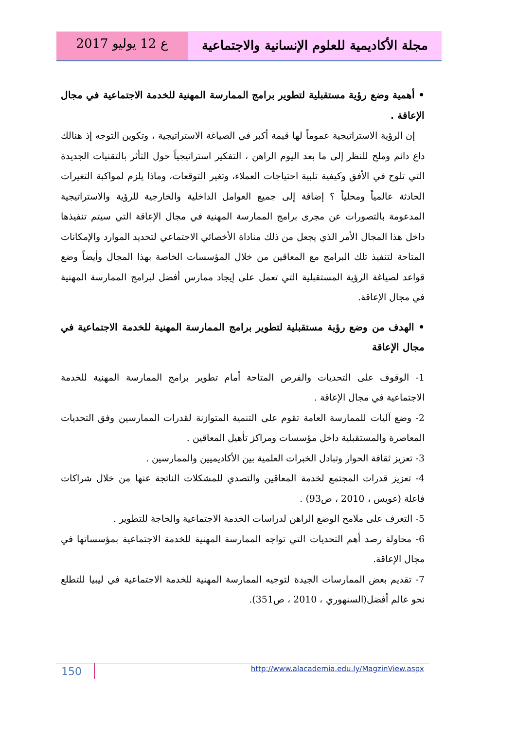مجلة الأكاديمية للعلوم الإنسانية والاجتماعية
ع 12 يوليو 2017
• أهمية وضع رؤية مستقبلية لتطوير برامج الممارسة المهنية للخدمة الاجتماعية في مجال الإعاقة .
إن الرؤية الاستراتيجية عموماً لها قيمة أكبر في الصياغة الاستراتيجية ، وتكوين التوجه إذ هنالك داع دائم وملح للنظر إلى ما بعد اليوم الراهن ، التفكير استراتيجياً حول التأثر بالتقنيات الجديدة التي تلوح في الأفق وكيفية تلبية احتياجات العملاء، وتغير التوقعات، وماذا يلزم لمواكبة التغيرات الحادثة عالمياً ومحلياً ؟ إضافة إلى جميع العوامل الداخلية والخارجية للرؤية والاستراتيجية المدعومة بالتصورات عن مجرى برامج الممارسة المهنية في مجال الإعاقة التي سيتم تنفيذها داخل هذا المجال الأمر الذي يجعل من ذلك مناداة الأخصائي الاجتماعي لتحديد الموارد والإمكانات المتاحة لتنفيذ تلك البرامج مع المعاقين من خلال المؤسسات الخاصة بهذا المجال وأيضاً وضع قواعد لصياغة الرؤية المستقبلية التي تعمل على إيجاد ممارس أفضل لبرامج الممارسة المهنية في مجال الإعاقة.
• الهدف من وضع رؤية مستقبلية لتطوير برامج الممارسة المهنية للخدمة الاجتماعية في مجال الإعاقة
1- الوقوف على التحديات والفرص المتاحة أمام تطوير برامج الممارسة المهنية للخدمة الاجتماعية في مجال الإعاقة .
2- وضع آليات للممارسة العامة تقوم على التنمية المتوازنة لقدرات الممارسين وفق التحديات المعاصرة والمستقبلية داخل مؤسسات ومراكز تأهيل المعاقين .
3- تعزيز ثقافة الحوار وتبادل الخبرات العلمية بين الأكاديميين والممارسين .
4- تعزيز قدرات المجتمع لخدمة المعاقين والتصدي للمشكلات الناتجة عنها من خلال شراكات فاعلة (عويس ، 2010 ، ص93) .
5- التعرف على ملامح الوضع الراهن لدراسات الخدمة الاجتماعية والحاجة للتطوير .
6- محاولة رصد أهم التحديات التي تواجه الممارسة المهنية للخدمة الاجتماعية بمؤسساتها في مجال الإعاقة.
7- تقديم بعض الممارسات الجيدة لتوجيه الممارسة المهنية للخدمة الاجتماعية في ليبيا للتطلع نحو عالم أفضل(السنهوري ، 2010 ، ص351).
150
http://www.alacademia.edu.ly/MagzinView.aspx